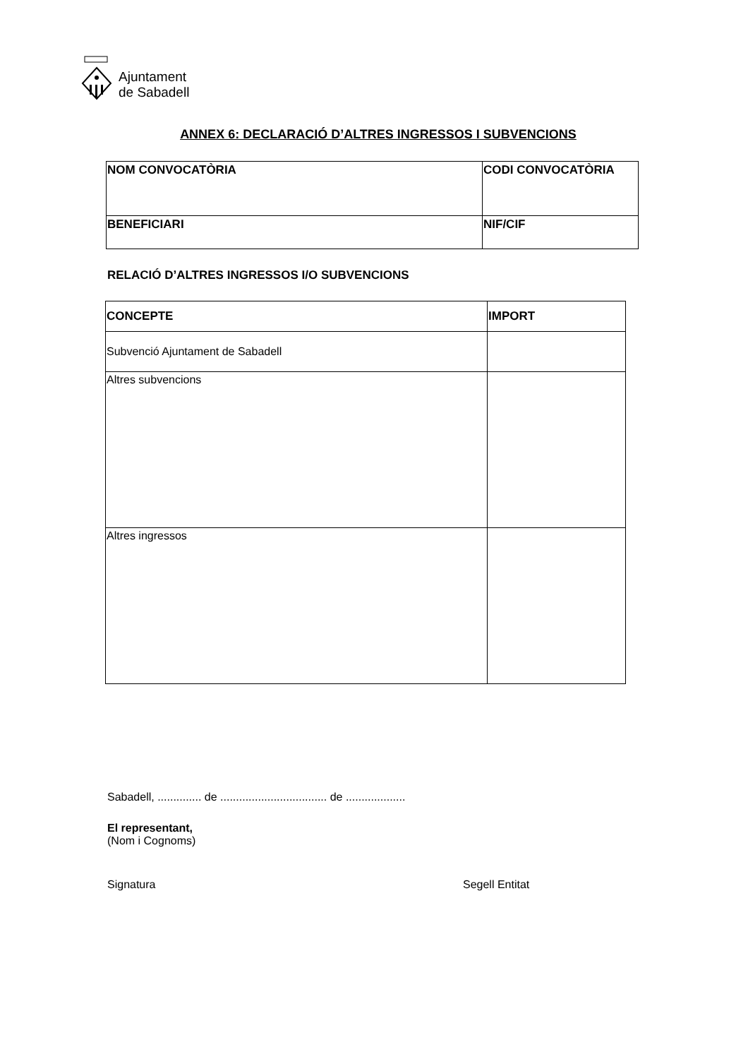Ajuntament
de Sabadell
ANNEX 6: DECLARACIÓ D’ALTRES INGRESSOS I SUBVENCIONS
| NOM CONVOCATÒRIA | CODI CONVOCATÒRIA |
| --- | --- |
| BENEFICIARI | NIF/CIF |
RELACIÓ D’ALTRES INGRESSOS I/O SUBVENCIONS
| CONCEPTE | IMPORT |
| --- | --- |
| Subvenció Ajuntament de Sabadell | |
| Altres subvencions | |
| Altres ingressos | |
Sabadell, .............. de .................................. de ...................
El representant,
(Nom i Cognoms)
Signatura Segell Entitat